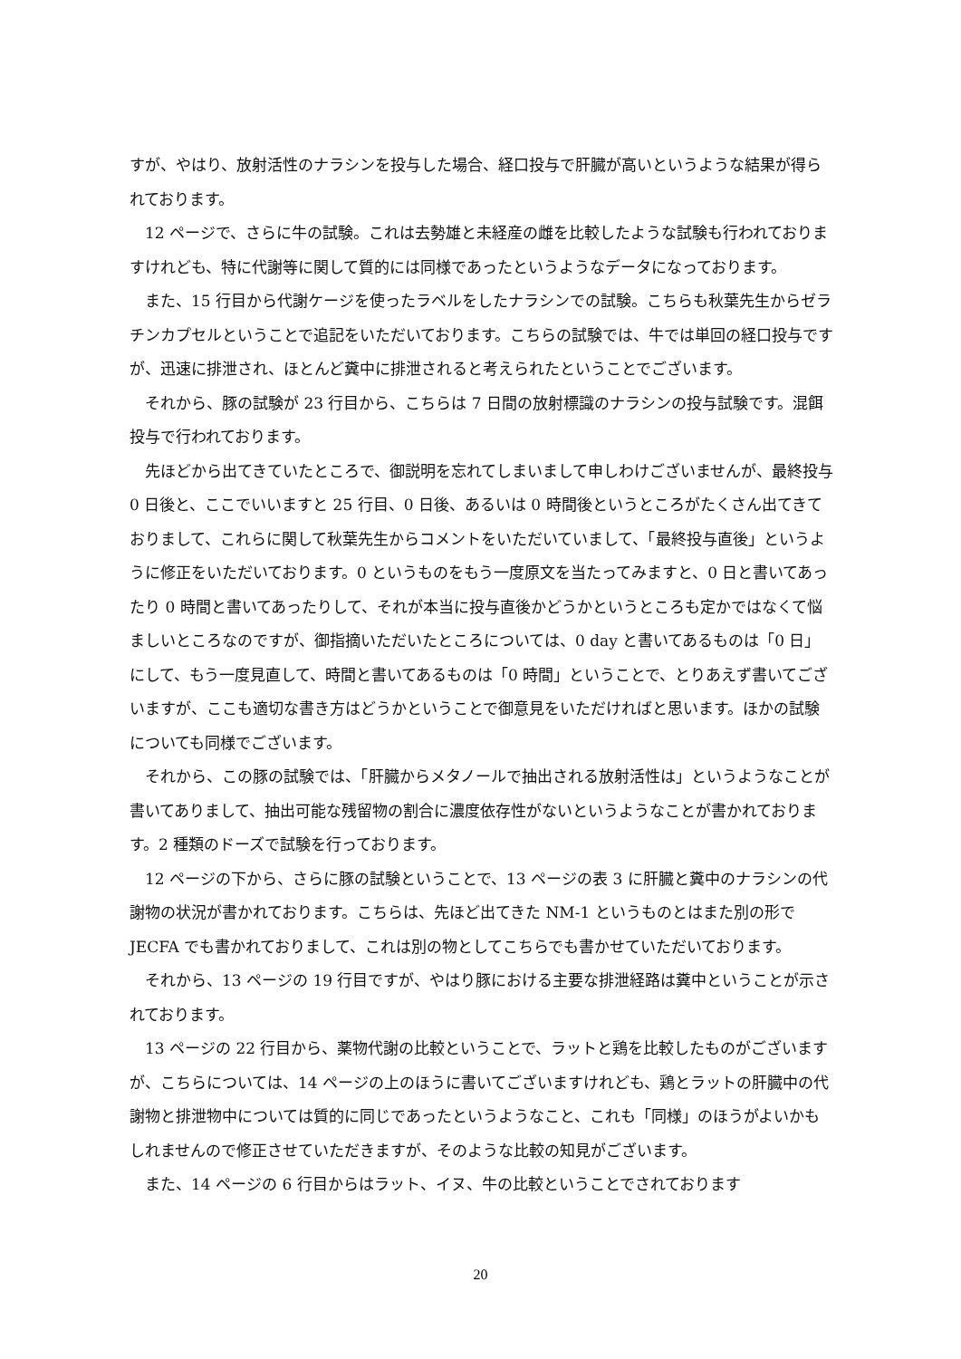すが、やはり、放射活性のナラシンを投与した場合、経口投与で肝臓が高いというような結果が得られております。
12 ページで、さらに牛の試験。これは去勢雄と未経産の雌を比較したような試験も行われておりますけれども、特に代謝等に関して質的には同様であったというようなデータになっております。
また、15 行目から代謝ケージを使ったラベルをしたナラシンでの試験。こちらも秋葉先生からゼラチンカプセルということで追記をいただいております。こちらの試験では、牛では単回の経口投与ですが、迅速に排泄され、ほとんど糞中に排泄されると考えられたということでございます。
それから、豚の試験が 23 行目から、こちらは 7 日間の放射標識のナラシンの投与試験です。混餌投与で行われております。
先ほどから出てきていたところで、御説明を忘れてしまいまして申しわけございませんが、最終投与 0 日後と、ここでいいますと 25 行目、0 日後、あるいは 0 時間後というところがたくさん出てきておりまして、これらに関して秋葉先生からコメントをいただいていまして、「最終投与直後」というように修正をいただいております。0 というものをもう一度原文を当たってみますと、0 日と書いてあったり 0 時間と書いてあったりして、それが本当に投与直後かどうかというところも定かではなくて悩ましいところなのですが、御指摘いただいたところについては、0 day と書いてあるものは「0 日」にして、もう一度見直して、時間と書いてあるものは「0 時間」ということで、とりあえず書いてございますが、ここも適切な書き方はどうかということで御意見をいただければと思います。ほかの試験についても同様でございます。
それから、この豚の試験では、「肝臓からメタノールで抽出される放射活性は」というようなことが書いてありまして、抽出可能な残留物の割合に濃度依存性がないというようなことが書かれております。2 種類のドーズで試験を行っております。
12 ページの下から、さらに豚の試験ということで、13 ページの表 3 に肝臓と糞中のナラシンの代謝物の状況が書かれております。こちらは、先ほど出てきた NM-1 というものとはまた別の形で JECFA でも書かれておりまして、これは別の物としてこちらでも書かせていただいております。
それから、13 ページの 19 行目ですが、やはり豚における主要な排泄経路は糞中ということが示されております。
13 ページの 22 行目から、薬物代謝の比較ということで、ラットと鶏を比較したものがございますが、こちらについては、14 ページの上のほうに書いてございますけれども、鶏とラットの肝臓中の代謝物と排泄物中については質的に同じであったというようなこと、これも「同様」のほうがよいかもしれませんので修正させていただきますが、そのような比較の知見がございます。
また、14 ページの 6 行目からはラット、イヌ、牛の比較ということでされております
20